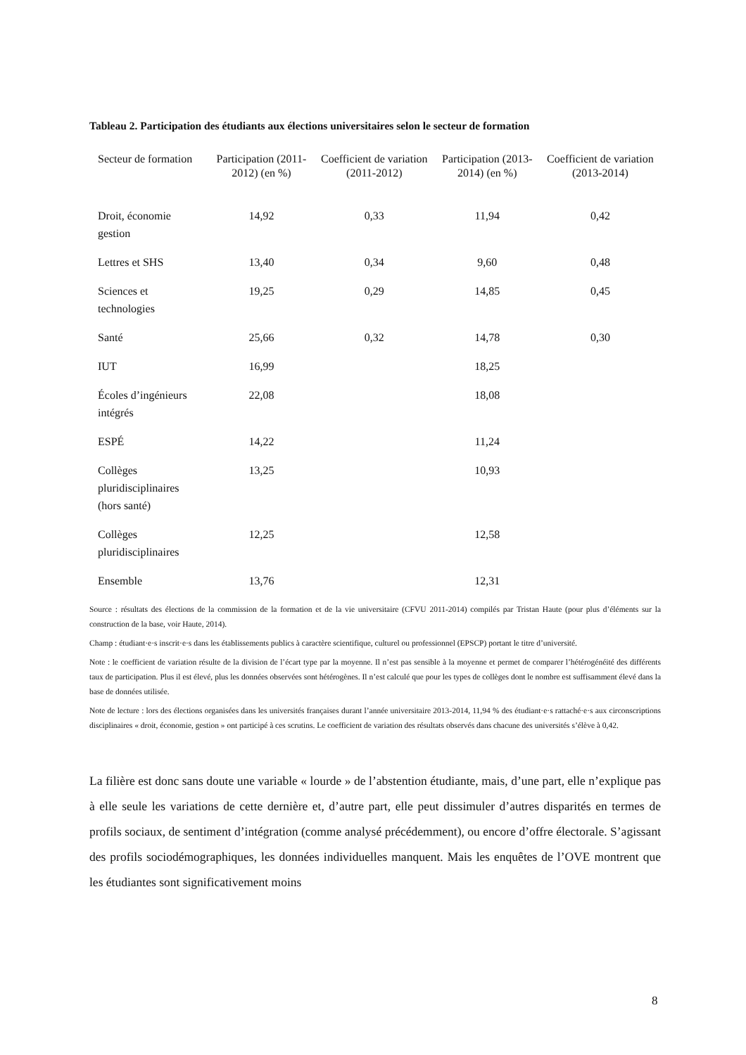Tableau 2. Participation des étudiants aux élections universitaires selon le secteur de formation
| Secteur de formation | Participation (2011-2012) (en %) | Coefficient de variation (2011-2012) | Participation (2013-2014) (en %) | Coefficient de variation (2013-2014) |
| --- | --- | --- | --- | --- |
| Droit, économie gestion | 14,92 | 0,33 | 11,94 | 0,42 |
| Lettres et SHS | 13,40 | 0,34 | 9,60 | 0,48 |
| Sciences et technologies | 19,25 | 0,29 | 14,85 | 0,45 |
| Santé | 25,66 | 0,32 | 14,78 | 0,30 |
| IUT | 16,99 | | 18,25 | |
| Écoles d’ingénieurs intégrés | 22,08 | | 18,08 | |
| ESPÉ | 14,22 | | 11,24 | |
| Collèges pluridisciplinaires (hors santé) | 13,25 | | 10,93 | |
| Collèges pluridisciplinaires | 12,25 | | 12,58 | |
| Ensemble | 13,76 | | 12,31 | |
Source : résultats des élections de la commission de la formation et de la vie universitaire (CFVU 2011-2014) compilés par Tristan Haute (pour plus d’éléments sur la construction de la base, voir Haute, 2014).
Champ : étudiant·e·s inscrit·e·s dans les établissements publics à caractère scientifique, culturel ou professionnel (EPSCP) portant le titre d’université.
Note : le coefficient de variation résulte de la division de l’écart type par la moyenne. Il n’est pas sensible à la moyenne et permet de comparer l’hétérogénéité des différents taux de participation. Plus il est élevé, plus les données observées sont hétérogènes. Il n’est calculé que pour les types de collèges dont le nombre est suffisamment élevé dans la base de données utilisée.
Note de lecture : lors des élections organisées dans les universités françaises durant l’année universitaire 2013-2014, 11,94 % des étudiant·e·s rattaché·e·s aux circonscriptions disciplinaires « droit, économie, gestion » ont participé à ces scrutins. Le coefficient de variation des résultats observés dans chacune des universités s’élève à 0,42.
La filière est donc sans doute une variable « lourde » de l’abstention étudiante, mais, d’une part, elle n’explique pas à elle seule les variations de cette dernière et, d’autre part, elle peut dissimuler d’autres disparités en termes de profils sociaux, de sentiment d’intégration (comme analysé précédemment), ou encore d’offre électorale. S’agissant des profils sociodémographiques, les données individuelles manquent. Mais les enquêtes de l’OVE montrent que les étudiantes sont significativement moins
8